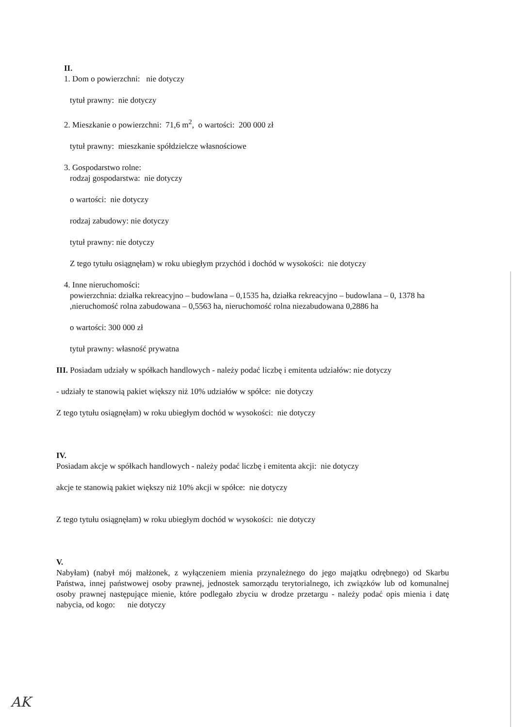II.
1. Dom o powierzchni: nie dotyczy
tytuł prawny: nie dotyczy
2. Mieszkanie o powierzchni: 71,6 m<sup>2</sup>, o wartości: 200 000 zł
tytuł prawny: mieszkanie spółdzielcze własnościowe
3. Gospodarstwo rolne:
rodzaj gospodarstwa: nie dotyczy
o wartości: nie dotyczy
rodzaj zabudowy: nie dotyczy
tytuł prawny: nie dotyczy
Z tego tytułu osiągnęłam) w roku ubiegłym przychód i dochód w wysokości: nie dotyczy
4. Inne nieruchomości:
powierzchnia: działka rekreacyjno – budowlana – 0,1535 ha, działka rekreacyjno – budowlana – 0, 1378 ha ,nieruchomość rolna zabudowana – 0,5563 ha, nieruchomość rolna niezabudowana 0,2886 ha
o wartości: 300 000 zł
tytuł prawny: własność prywatna
III. Posiadam udziały w spółkach handlowych - należy podać liczbę i emitenta udziałów: nie dotyczy
- udziały te stanowią pakiet większy niż 10% udziałów w spółce: nie dotyczy
Z tego tytułu osiągnęłam) w roku ubiegłym dochód w wysokości: nie dotyczy
IV.
Posiadam akcje w spółkach handlowych - należy podać liczbę i emitenta akcji: nie dotyczy
akcje te stanowią pakiet większy niż 10% akcji w spółce: nie dotyczy
Z tego tytułu osiągnęłam) w roku ubiegłym dochód w wysokości: nie dotyczy
V.
Nabyłam) (nabył mój małżonek, z wyłączeniem mienia przynależnego do jego majątku odrębnego) od Skarbu Państwa, innej państwowej osoby prawnej, jednostek samorządu terytorialnego, ich związków lub od komunalnej osoby prawnej następujące mienie, które podlegało zbyciu w drodze przetargu - należy podać opis mienia i datę nabycia, od kogo: nie dotyczy
AK